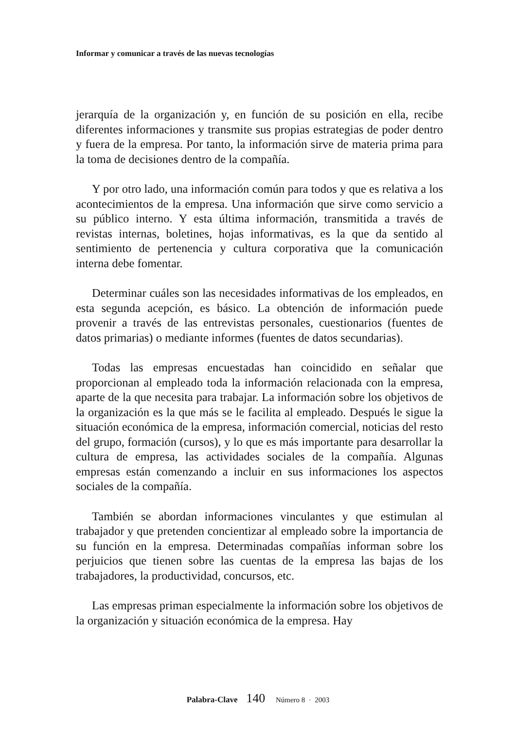Informar y comunicar a través de las nuevas tecnologías
jerarquía de la organización y, en función de su posición en ella, recibe diferentes informaciones y transmite sus propias estrategias de poder dentro y fuera de la empresa. Por tanto, la información sirve de materia prima para la toma de decisiones dentro de la compañía.
Y por otro lado, una información común para todos y que es relativa a los acontecimientos de la empresa. Una información que sirve como servicio a su público interno. Y esta última información, transmitida a través de revistas internas, boletines, hojas informativas, es la que da sentido al sentimiento de pertenencia y cultura corporativa que la comunicación interna debe fomentar.
Determinar cuáles son las necesidades informativas de los empleados, en esta segunda acepción, es básico. La obtención de información puede provenir a través de las entrevistas personales, cuestionarios (fuentes de datos primarias) o mediante informes (fuentes de datos secundarias).
Todas las empresas encuestadas han coincidido en señalar que proporcionan al empleado toda la información relacionada con la empresa, aparte de la que necesita para trabajar. La información sobre los objetivos de la organización es la que más se le facilita al empleado. Después le sigue la situación económica de la empresa, información comercial, noticias del resto del grupo, formación (cursos), y lo que es más importante para desarrollar la cultura de empresa, las actividades sociales de la compañía. Algunas empresas están comenzando a incluir en sus informaciones los aspectos sociales de la compañía.
También se abordan informaciones vinculantes y que estimulan al trabajador y que pretenden concientizar al empleado sobre la importancia de su función en la empresa. Determinadas compañías informan sobre los perjuicios que tienen sobre las cuentas de la empresa las bajas de los trabajadores, la productividad, concursos, etc.
Las empresas priman especialmente la información sobre los objetivos de la organización y situación económica de la empresa. Hay
Palabra-Clave 140 Número 8 · 2003